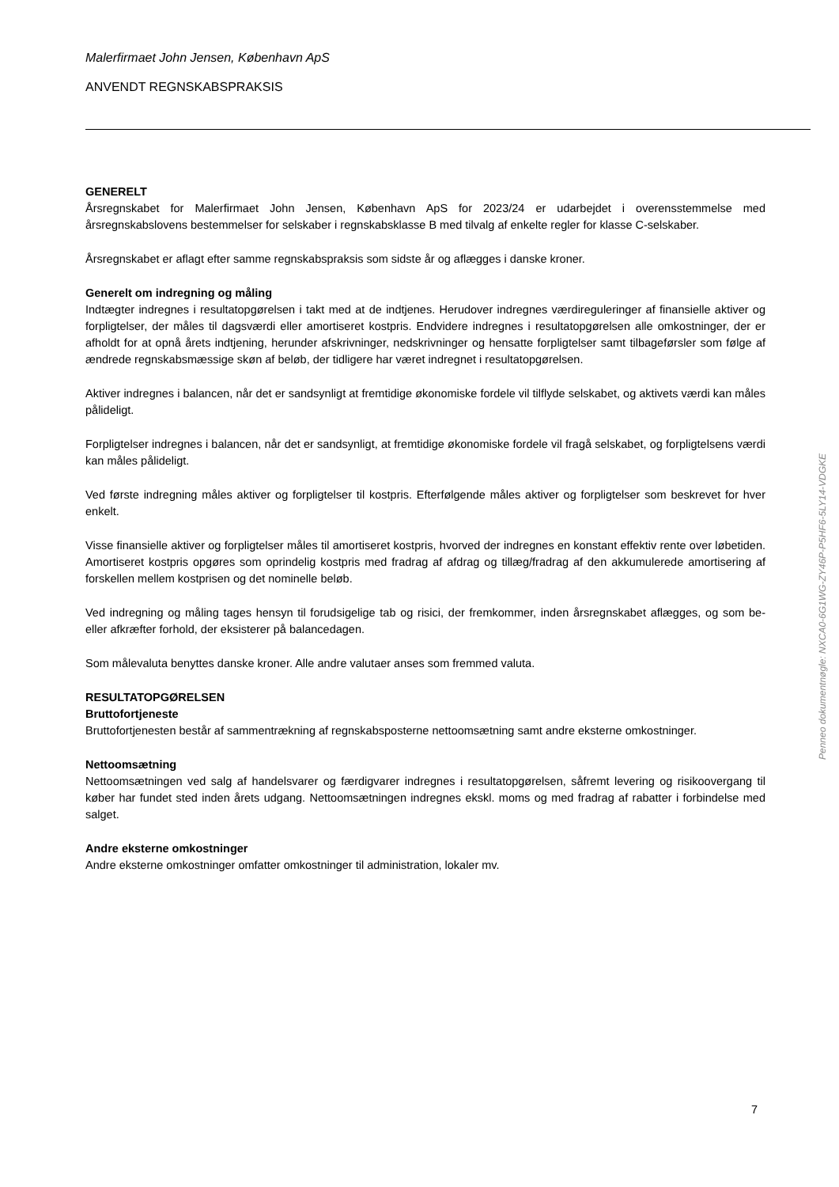Malerfirmaet John Jensen, København ApS
ANVENDT REGNSKABSPRAKSIS
GENERELT
Årsregnskabet for Malerfirmaet John Jensen, København ApS for 2023/24 er udarbejdet i overensstemmelse med årsregnskabslovens bestemmelser for selskaber i regnskabsklasse B med tilvalg af enkelte regler for klasse C-selskaber.
Årsregnskabet er aflagt efter samme regnskabspraksis som sidste år og aflægges i danske kroner.
Generelt om indregning og måling
Indtægter indregnes i resultatopgørelsen i takt med at de indtjenes. Herudover indregnes værdireguleringer af finansielle aktiver og forpligtelser, der måles til dagsværdi eller amortiseret kostpris. Endvidere indregnes i resultatopgørelsen alle omkostninger, der er afholdt for at opnå årets indtjening, herunder afskrivninger, nedskrivninger og hensatte forpligtelser samt tilbageførsler som følge af ændrede regnskabsmæssige skøn af beløb, der tidligere har været indregnet i resultatopgørelsen.
Aktiver indregnes i balancen, når det er sandsynligt at fremtidige økonomiske fordele vil tilflyde selskabet, og aktivets værdi kan måles pålideligt.
Forpligtelser indregnes i balancen, når det er sandsynligt, at fremtidige økonomiske fordele vil fragå selskabet, og forpligtelsens værdi kan måles pålideligt.
Ved første indregning måles aktiver og forpligtelser til kostpris. Efterfølgende måles aktiver og forpligtelser som beskrevet for hver enkelt.
Visse finansielle aktiver og forpligtelser måles til amortiseret kostpris, hvorved der indregnes en konstant effektiv rente over løbetiden. Amortiseret kostpris opgøres som oprindelig kostpris med fradrag af afdrag og tillæg/fradrag af den akkumulerede amortisering af forskellen mellem kostprisen og det nominelle beløb.
Ved indregning og måling tages hensyn til forudsigelige tab og risici, der fremkommer, inden årsregnskabet aflægges, og som be- eller afkræfter forhold, der eksisterer på balancedagen.
Som målevaluta benyttes danske kroner. Alle andre valutaer anses som fremmed valuta.
RESULTATOPGØRELSEN
Bruttofortjeneste
Bruttofortjenesten består af sammentrækning af regnskabsposterne nettoomsætning samt andre eksterne omkostninger.
Nettoomsætning
Nettoomsætningen ved salg af handelsvarer og færdigvarer indregnes i resultatopgørelsen, såfremt levering og risikoovergang til køber har fundet sted inden årets udgang. Nettoomsætningen indregnes ekskl. moms og med fradrag af rabatter i forbindelse med salget.
Andre eksterne omkostninger
Andre eksterne omkostninger omfatter omkostninger til administration, lokaler mv.
Penneo dokumentnøgle: NXCA0-6G1WG-ZY46P-P5HF6-5LY14-VDGKE
7